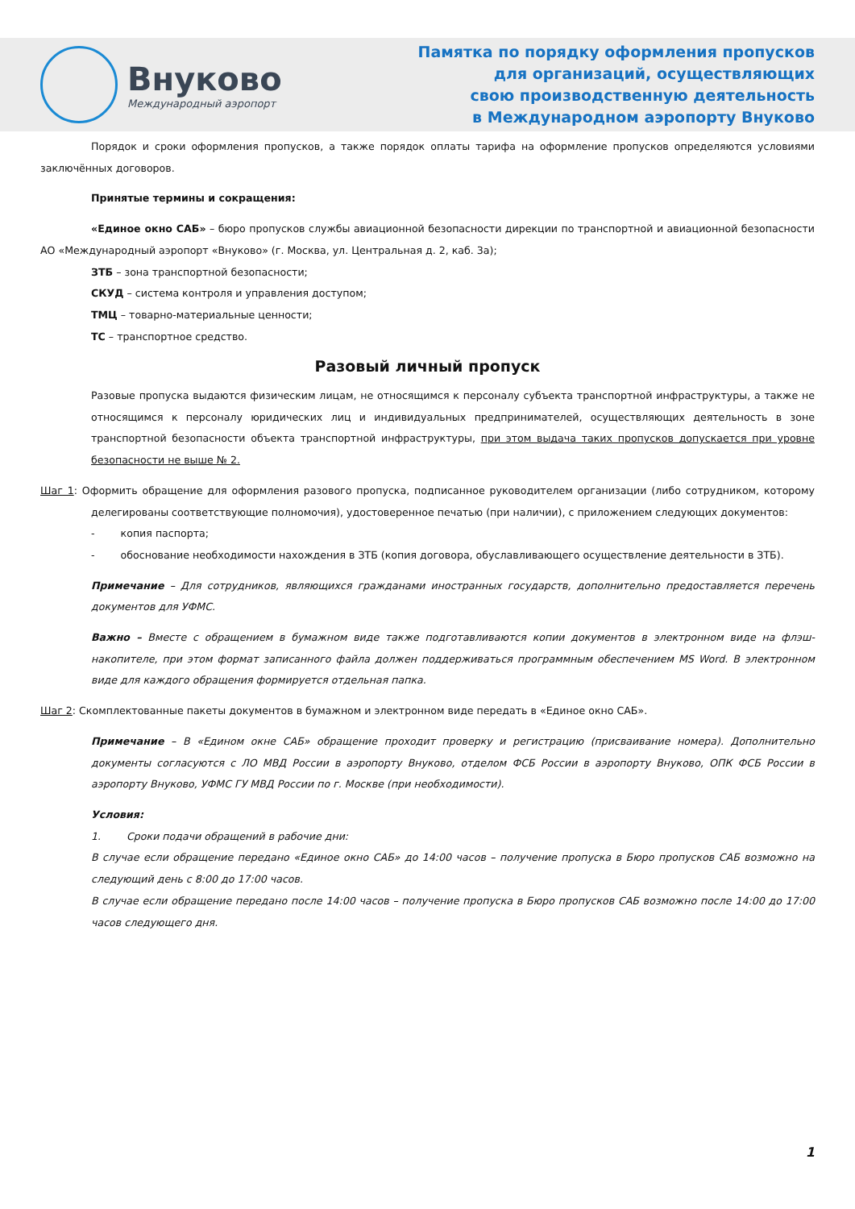Внуково
Международный аэропорт
Памятка по порядку оформления пропусков
для организаций, осуществляющих
свою производственную деятельность
в Международном аэропорту Внуково
Порядок и сроки оформления пропусков, а также порядок оплаты тарифа на оформление пропусков определяются условиями заключённых договоров.
Принятые термины и сокращения:
«Единое окно САБ» – бюро пропусков службы авиационной безопасности дирекции по транспортной и авиационной безопасности АО «Международный аэропорт «Внуково» (г. Москва, ул. Центральная д. 2, каб. 3а);
ЗТБ – зона транспортной безопасности;
СКУД – система контроля и управления доступом;
ТМЦ – товарно-материальные ценности;
ТС – транспортное средство.
Разовый личный пропуск
Разовые пропуска выдаются физическим лицам, не относящимся к персоналу субъекта транспортной инфраструктуры, а также не относящимся к персоналу юридических лиц и индивидуальных предпринимателей, осуществляющих деятельность в зоне транспортной безопасности объекта транспортной инфраструктуры, при этом выдача таких пропусков допускается при уровне безопасности не выше № 2.
Шаг 1: Оформить обращение для оформления разового пропуска, подписанное руководителем организации (либо сотрудником, которому делегированы соответствующие полномочия), удостоверенное печатью (при наличии), с приложением следующих документов:
- копия паспорта;
- обоснование необходимости нахождения в ЗТБ (копия договора, обуславливающего осуществление деятельности в ЗТБ).
Примечание – Для сотрудников, являющихся гражданами иностранных государств, дополнительно предоставляется перечень документов для УФМС.
Важно – Вместе с обращением в бумажном виде также подготавливаются копии документов в электронном виде на флэш-накопителе, при этом формат записанного файла должен поддерживаться программным обеспечением MS Word. В электронном виде для каждого обращения формируется отдельная папка.
Шаг 2: Скомплектованные пакеты документов в бумажном и электронном виде передать в «Единое окно САБ».
Примечание – В «Едином окне САБ» обращение проходит проверку и регистрацию (присваивание номера). Дополнительно документы согласуются с ЛО МВД России в аэропорту Внуково, отделом ФСБ России в аэропорту Внуково, ОПК ФСБ России в аэропорту Внуково, УФМС ГУ МВД России по г. Москве (при необходимости).
Условия:
1. Сроки подачи обращений в рабочие дни:
В случае если обращение передано «Единое окно САБ» до 14:00 часов – получение пропуска в Бюро пропусков САБ возможно на следующий день с 8:00 до 17:00 часов.
В случае если обращение передано после 14:00 часов – получение пропуска в Бюро пропусков САБ возможно после 14:00 до 17:00 часов следующего дня.
1